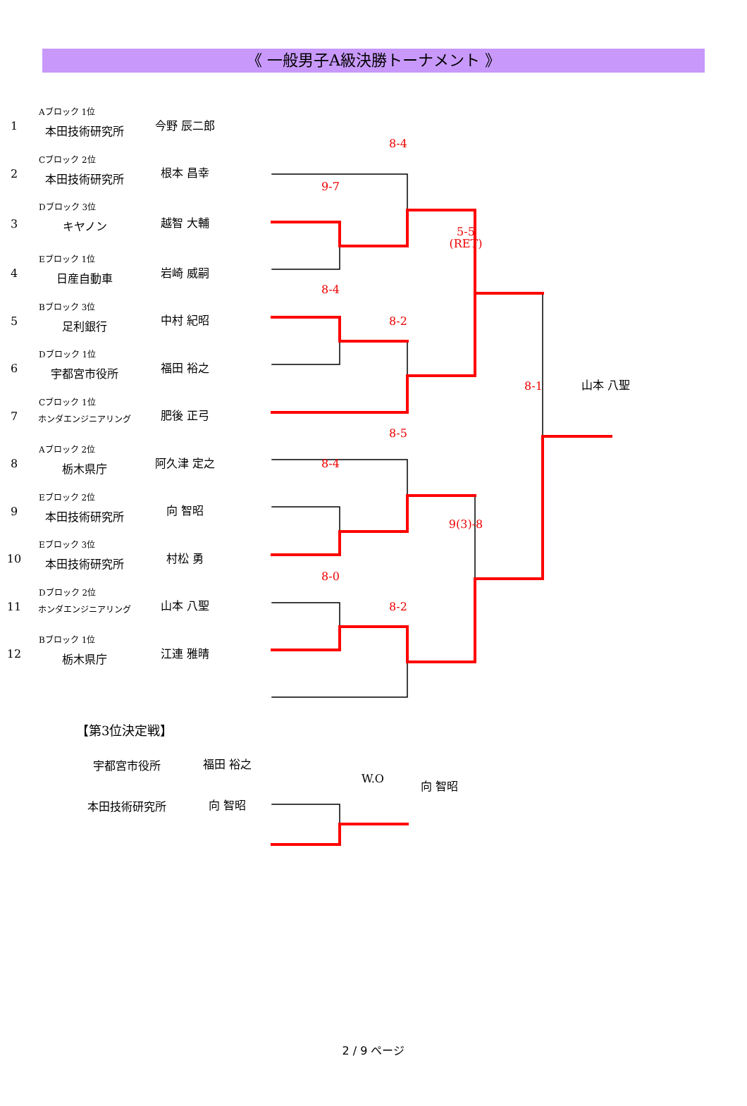《 一般男子A級決勝トーナメント 》
| 1 | Aブロック 1位 本田技術研究所 | 今野 辰二郎 | | | 8-4 | | | |
| 2 | Cブロック 2位 本田技術研究所 | 根本 昌幸 | | 9-7 | | | | |
| 3 | Dブロック 3位 キヤノン | 越智 大輔 | | | | 5-5 (RET) | | |
| 4 | Eブロック 1位 日産自動車 | 岩崎 威嗣 | | 8-4 | | | | |
| 5 | Bブロック 3位 足利銀行 | 中村 紀昭 | | | 8-2 | | | |
| 6 | Dブロック 1位 宇都宮市役所 | 福田 裕之 | | | | | 8-1 | 山本 八聖 |
| 7 | Cブロック 1位 ホンダエンジニアリング | 肥後 正弓 | | | 8-5 | | | |
| 8 | Aブロック 2位 栃木県庁 | 阿久津 定之 | | 8-4 | | | | |
| 9 | Eブロック 2位 本田技術研究所 | 向 智昭 | | | | 9(3)-8 | | |
| 10 | Eブロック 3位 本田技術研究所 | 村松 勇 | | 8-0 | | | | |
| 11 | Dブロック 2位 ホンダエンジニアリング | 山本 八聖 | | | 8-2 | | | |
| 12 | Bブロック 1位 栃木県庁 | 江連 雅晴 | | | | | | |
【第3位決定戦】
| | 宇都宮市役所 | 福田 裕之 | | W.O | 向 智昭 |
| | 本田技術研究所 | 向 智昭 | | | |
2 / 9 ページ